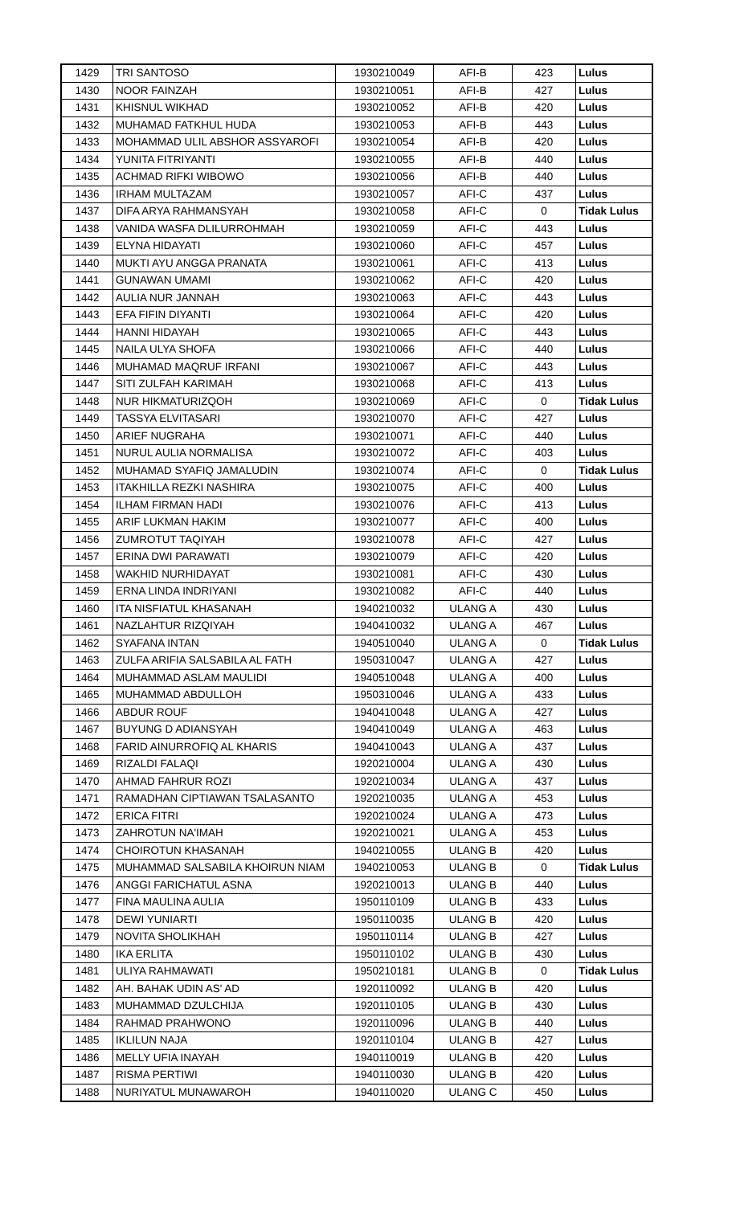| 1429 | TRI SANTOSO | 1930210049 | AFI-B | 423 | Lulus |
| 1430 | NOOR FAINZAH | 1930210051 | AFI-B | 427 | Lulus |
| 1431 | KHISNUL WIKHAD | 1930210052 | AFI-B | 420 | Lulus |
| 1432 | MUHAMAD FATKHUL HUDA | 1930210053 | AFI-B | 443 | Lulus |
| 1433 | MOHAMMAD ULIL ABSHOR ASSYAROFI | 1930210054 | AFI-B | 420 | Lulus |
| 1434 | YUNITA FITRIYANTI | 1930210055 | AFI-B | 440 | Lulus |
| 1435 | ACHMAD RIFKI WIBOWO | 1930210056 | AFI-B | 440 | Lulus |
| 1436 | IRHAM MULTAZAM | 1930210057 | AFI-C | 437 | Lulus |
| 1437 | DIFA ARYA RAHMANSYAH | 1930210058 | AFI-C | 0 | Tidak Lulus |
| 1438 | VANIDA WASFA DLILURROHMAH | 1930210059 | AFI-C | 443 | Lulus |
| 1439 | ELYNA HIDAYATI | 1930210060 | AFI-C | 457 | Lulus |
| 1440 | MUKTI AYU ANGGA PRANATA | 1930210061 | AFI-C | 413 | Lulus |
| 1441 | GUNAWAN UMAMI | 1930210062 | AFI-C | 420 | Lulus |
| 1442 | AULIA NUR JANNAH | 1930210063 | AFI-C | 443 | Lulus |
| 1443 | EFA FIFIN DIYANTI | 1930210064 | AFI-C | 420 | Lulus |
| 1444 | HANNI HIDAYAH | 1930210065 | AFI-C | 443 | Lulus |
| 1445 | NAILA ULYA SHOFA | 1930210066 | AFI-C | 440 | Lulus |
| 1446 | MUHAMAD MAQRUF IRFANI | 1930210067 | AFI-C | 443 | Lulus |
| 1447 | SITI ZULFAH KARIMAH | 1930210068 | AFI-C | 413 | Lulus |
| 1448 | NUR HIKMATURIZQOH | 1930210069 | AFI-C | 0 | Tidak Lulus |
| 1449 | TASSYA ELVITASARI | 1930210070 | AFI-C | 427 | Lulus |
| 1450 | ARIEF NUGRAHA | 1930210071 | AFI-C | 440 | Lulus |
| 1451 | NURUL AULIA NORMALISA | 1930210072 | AFI-C | 403 | Lulus |
| 1452 | MUHAMAD SYAFIQ JAMALUDIN | 1930210074 | AFI-C | 0 | Tidak Lulus |
| 1453 | ITAKHILLA REZKI NASHIRA | 1930210075 | AFI-C | 400 | Lulus |
| 1454 | ILHAM FIRMAN HADI | 1930210076 | AFI-C | 413 | Lulus |
| 1455 | ARIF LUKMAN HAKIM | 1930210077 | AFI-C | 400 | Lulus |
| 1456 | ZUMROTUT TAQIYAH | 1930210078 | AFI-C | 427 | Lulus |
| 1457 | ERINA DWI PARAWATI | 1930210079 | AFI-C | 420 | Lulus |
| 1458 | WAKHID NURHIDAYAT | 1930210081 | AFI-C | 430 | Lulus |
| 1459 | ERNA LINDA INDRIYANI | 1930210082 | AFI-C | 440 | Lulus |
| 1460 | ITA NISFIATUL KHASANAH | 1940210032 | ULANG A | 430 | Lulus |
| 1461 | NAZLAHTUR RIZQIYAH | 1940410032 | ULANG A | 467 | Lulus |
| 1462 | SYAFANA INTAN | 1940510040 | ULANG A | 0 | Tidak Lulus |
| 1463 | ZULFA ARIFIA SALSABILA AL FATH | 1950310047 | ULANG A | 427 | Lulus |
| 1464 | MUHAMMAD ASLAM MAULIDI | 1940510048 | ULANG A | 400 | Lulus |
| 1465 | MUHAMMAD ABDULLOH | 1950310046 | ULANG A | 433 | Lulus |
| 1466 | ABDUR ROUF | 1940410048 | ULANG A | 427 | Lulus |
| 1467 | BUYUNG D ADIANSYAH | 1940410049 | ULANG A | 463 | Lulus |
| 1468 | FARID AINURROFIQ AL KHARIS | 1940410043 | ULANG A | 437 | Lulus |
| 1469 | RIZALDI FALAQI | 1920210004 | ULANG A | 430 | Lulus |
| 1470 | AHMAD FAHRUR ROZI | 1920210034 | ULANG A | 437 | Lulus |
| 1471 | RAMADHAN CIPTIAWAN TSALASANTO | 1920210035 | ULANG A | 453 | Lulus |
| 1472 | ERICA FITRI | 1920210024 | ULANG A | 473 | Lulus |
| 1473 | ZAHROTUN NA'IMAH | 1920210021 | ULANG A | 453 | Lulus |
| 1474 | CHOIROTUN KHASANAH | 1940210055 | ULANG B | 420 | Lulus |
| 1475 | MUHAMMAD SALSABILA KHOIRUN NIAM | 1940210053 | ULANG B | 0 | Tidak Lulus |
| 1476 | ANGGI FARICHATUL ASNA | 1920210013 | ULANG B | 440 | Lulus |
| 1477 | FINA MAULINA AULIA | 1950110109 | ULANG B | 433 | Lulus |
| 1478 | DEWI YUNIARTI | 1950110035 | ULANG B | 420 | Lulus |
| 1479 | NOVITA SHOLIKHAH | 1950110114 | ULANG B | 427 | Lulus |
| 1480 | IKA ERLITA | 1950110102 | ULANG B | 430 | Lulus |
| 1481 | ULIYA RAHMAWATI | 1950210181 | ULANG B | 0 | Tidak Lulus |
| 1482 | AH. BAHAK UDIN AS' AD | 1920110092 | ULANG B | 420 | Lulus |
| 1483 | MUHAMMAD DZULCHIJA | 1920110105 | ULANG B | 430 | Lulus |
| 1484 | RAHMAD PRAHWONO | 1920110096 | ULANG B | 440 | Lulus |
| 1485 | IKLILUN NAJA | 1920110104 | ULANG B | 427 | Lulus |
| 1486 | MELLY UFIA INAYAH | 1940110019 | ULANG B | 420 | Lulus |
| 1487 | RISMA PERTIWI | 1940110030 | ULANG B | 420 | Lulus |
| 1488 | NURIYATUL MUNAWAROH | 1940110020 | ULANG C | 450 | Lulus |